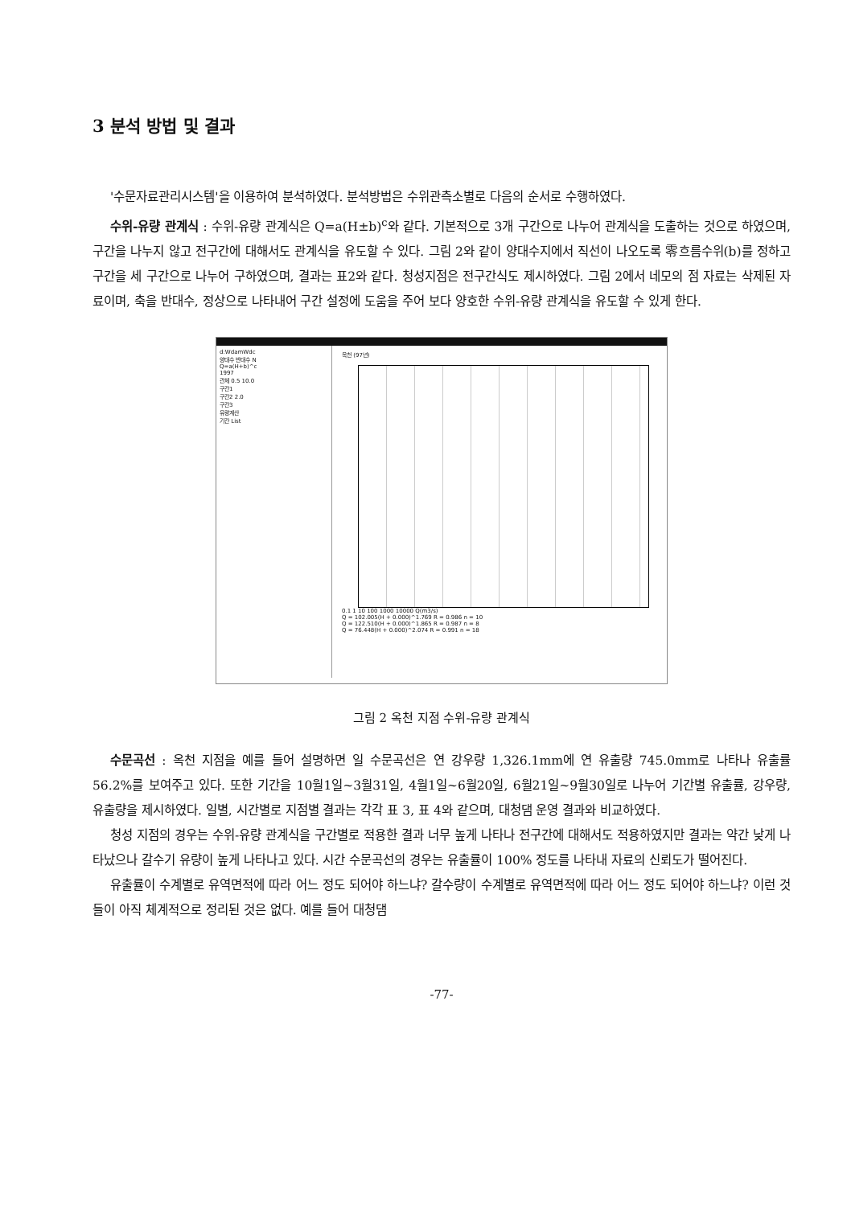3 분석 방법 및 결과
'수문자료관리시스템'을 이용하여 분석하였다. 분석방법은 수위관측소별로 다음의 순서로 수행하였다.
수위-유량 관계식 : 수위-유량 관계식은 Q=a(H±b)<sup>c</sup>와 같다. 기본적으로 3개 구간으로 나누어 관계식을 도출하는 것으로 하였으며, 구간을 나누지 않고 전구간에 대해서도 관계식을 유도할 수 있다. 그림 2와 같이 양대수지에서 직선이 나오도록 零흐름수위(b)를 정하고 구간을 세 구간으로 나누어 구하였으며, 결과는 표2와 같다. 청성지점은 전구간식도 제시하였다. 그림 2에서 네모의 점 자료는 삭제된 자료이며, 축을 반대수, 정상으로 나타내어 구간 설정에 도움을 주어 보다 양호한 수위-유량 관계식을 유도할 수 있게 한다.
d:WdamWdc
양대수 반대수 N
Q=a(H+b)^c
1997
관체 0.5 10.0
구간1
구간2 2.0
구간3
유량계산
기간 List
옥천 (97년)
0.1 1 10 100 1000 10000 Q(m3/s)
Q = 102.005(H + 0.000)^1.769 R = 0.986 n = 10
Q = 122.510(H + 0.000)^1.865 R = 0.987 n = 8
Q = 76.448(H + 0.000)^2.074 R = 0.991 n = 18
그림 2 옥천 지점 수위-유량 관계식
수문곡선 : 옥천 지점을 예를 들어 설명하면 일 수문곡선은 연 강우량 1,326.1mm에 연 유출량 745.0mm로 나타나 유출률 56.2%를 보여주고 있다. 또한 기간을 10월1일~3월31일, 4월1일~6월20일, 6월21일~9월30일로 나누어 기간별 유출률, 강우량, 유출량을 제시하였다. 일별, 시간별로 지점별 결과는 각각 표 3, 표 4와 같으며, 대청댐 운영 결과와 비교하였다.
청성 지점의 경우는 수위-유량 관계식을 구간별로 적용한 결과 너무 높게 나타나 전구간에 대해서도 적용하였지만 결과는 약간 낮게 나타났으나 갈수기 유량이 높게 나타나고 있다. 시간 수문곡선의 경우는 유출률이 100% 정도를 나타내 자료의 신뢰도가 떨어진다.
유출률이 수계별로 유역면적에 따라 어느 정도 되어야 하느냐? 갈수량이 수계별로 유역면적에 따라 어느 정도 되어야 하느냐? 이런 것들이 아직 체계적으로 정리된 것은 없다. 예를 들어 대청댐
-77-